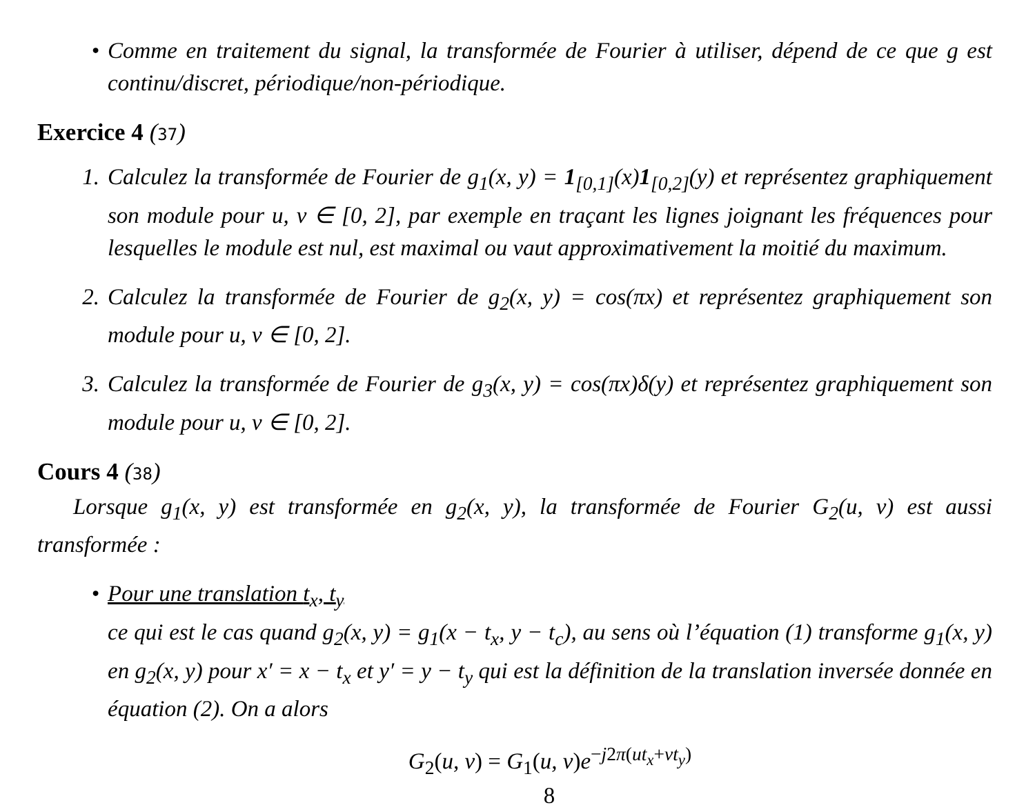• Comme en traitement du signal, la transformée de Fourier à utiliser, dépend de ce que g est continu/discret, périodique/non-périodique.
Exercice 4 (37)
1. Calculez la transformée de Fourier de g<sub>1</sub>(x, y) = 1<sub>[0,1]</sub>(x)1<sub>[0,2]</sub>(y) et représentez graphiquement son module pour u, v ∈ [0, 2], par exemple en traçant les lignes joignant les fréquences pour lesquelles le module est nul, est maximal ou vaut approximativement la moitié du maximum.
2. Calculez la transformée de Fourier de g<sub>2</sub>(x, y) = cos(πx) et représentez graphiquement son module pour u, v ∈ [0, 2].
3. Calculez la transformée de Fourier de g<sub>3</sub>(x, y) = cos(πx)δ(y) et représentez graphiquement son module pour u, v ∈ [0, 2].
Cours 4 (38)
Lorsque g<sub>1</sub>(x, y) est transformée en g<sub>2</sub>(x, y), la transformée de Fourier G<sub>2</sub>(u, v) est aussi transformée :
• Pour une translation t<sub>x</sub>, t<sub>y</sub>
ce qui est le cas quand g<sub>2</sub>(x, y) = g<sub>1</sub>(x − t<sub>x</sub>, y − t<sub>c</sub>), au sens où l’équation (1) transforme g<sub>1</sub>(x, y) en g<sub>2</sub>(x, y) pour x′ = x − t<sub>x</sub> et y′ = y − t<sub>y</sub> qui est la définition de la translation inversée donnée en équation (2). On a alors
G<sub>2</sub>(u, v) = G<sub>1</sub>(u, v)e<sup>−j2π(ut<sub>x</sub>+vt<sub>y</sub>)</sup>
8